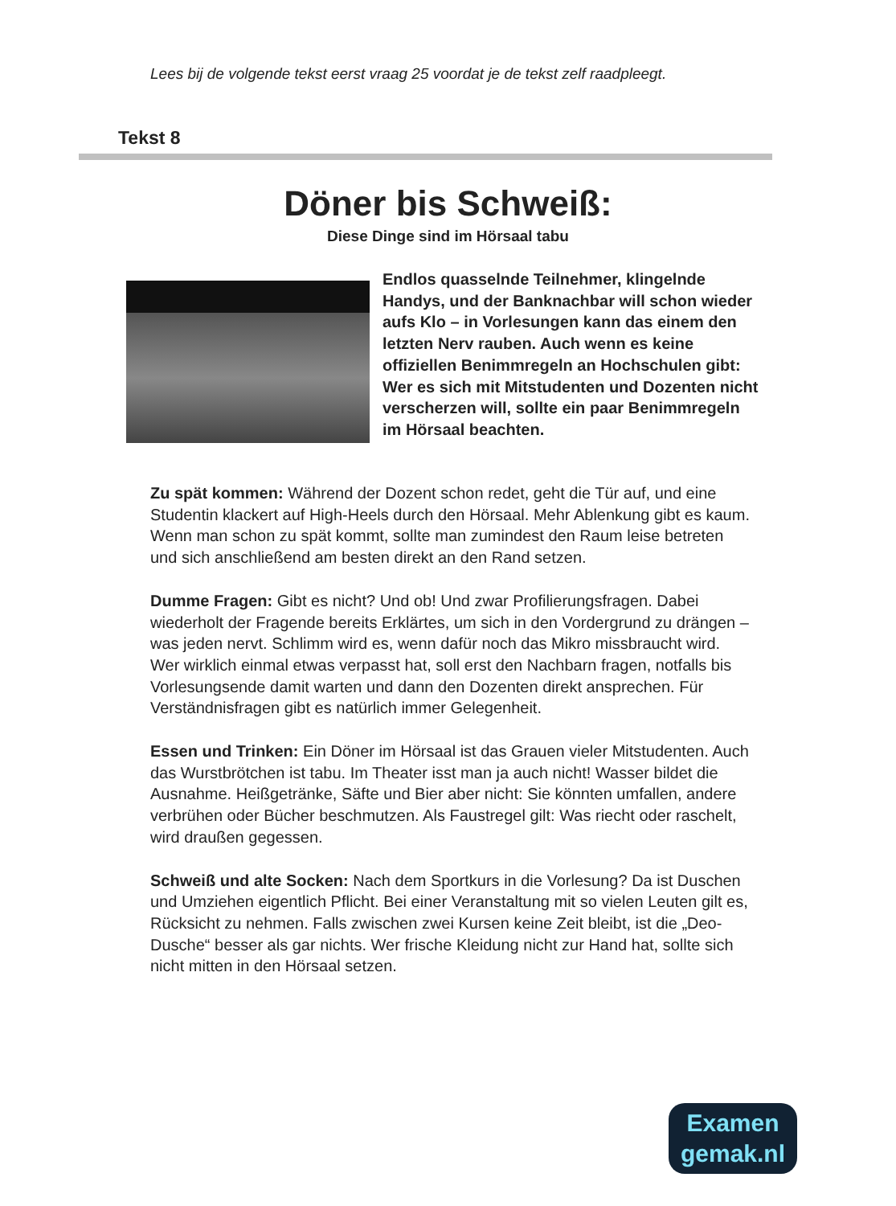Lees bij de volgende tekst eerst vraag 25 voordat je de tekst zelf raadpleegt.
Tekst 8
Döner bis Schweiß:
Diese Dinge sind im Hörsaal tabu
Endlos quasselnde Teilnehmer, klingelnde Handys, und der Banknachbar will schon wieder aufs Klo – in Vorlesungen kann das einem den letzten Nerv rauben. Auch wenn es keine offiziellen Benimmregeln an Hochschulen gibt: Wer es sich mit Mitstudenten und Dozenten nicht verscherzen will, sollte ein paar Benimmregeln im Hörsaal beachten.
Zu spät kommen: Während der Dozent schon redet, geht die Tür auf, und eine Studentin klackert auf High-Heels durch den Hörsaal. Mehr Ablenkung gibt es kaum. Wenn man schon zu spät kommt, sollte man zumindest den Raum leise betreten und sich anschließend am besten direkt an den Rand setzen.
Dumme Fragen: Gibt es nicht? Und ob! Und zwar Profilierungsfragen. Dabei wiederholt der Fragende bereits Erklärtes, um sich in den Vordergrund zu drängen – was jeden nervt. Schlimm wird es, wenn dafür noch das Mikro missbraucht wird. Wer wirklich einmal etwas verpasst hat, soll erst den Nachbarn fragen, notfalls bis Vorlesungsende damit warten und dann den Dozenten direkt ansprechen. Für Verständnisfragen gibt es natürlich immer Gelegenheit.
Essen und Trinken: Ein Döner im Hörsaal ist das Grauen vieler Mitstudenten. Auch das Wurstbrötchen ist tabu. Im Theater isst man ja auch nicht! Wasser bildet die Ausnahme. Heißgetränke, Säfte und Bier aber nicht: Sie könnten umfallen, andere verbrühen oder Bücher beschmutzen. Als Faustregel gilt: Was riecht oder raschelt, wird draußen gegessen.
Schweiß und alte Socken: Nach dem Sportkurs in die Vorlesung? Da ist Duschen und Umziehen eigentlich Pflicht. Bei einer Veranstaltung mit so vielen Leuten gilt es, Rücksicht zu nehmen. Falls zwischen zwei Kursen keine Zeit bleibt, ist die „Deo-Dusche“ besser als gar nichts. Wer frische Kleidung nicht zur Hand hat, sollte sich nicht mitten in den Hörsaal setzen.
Examen
gemak.nl